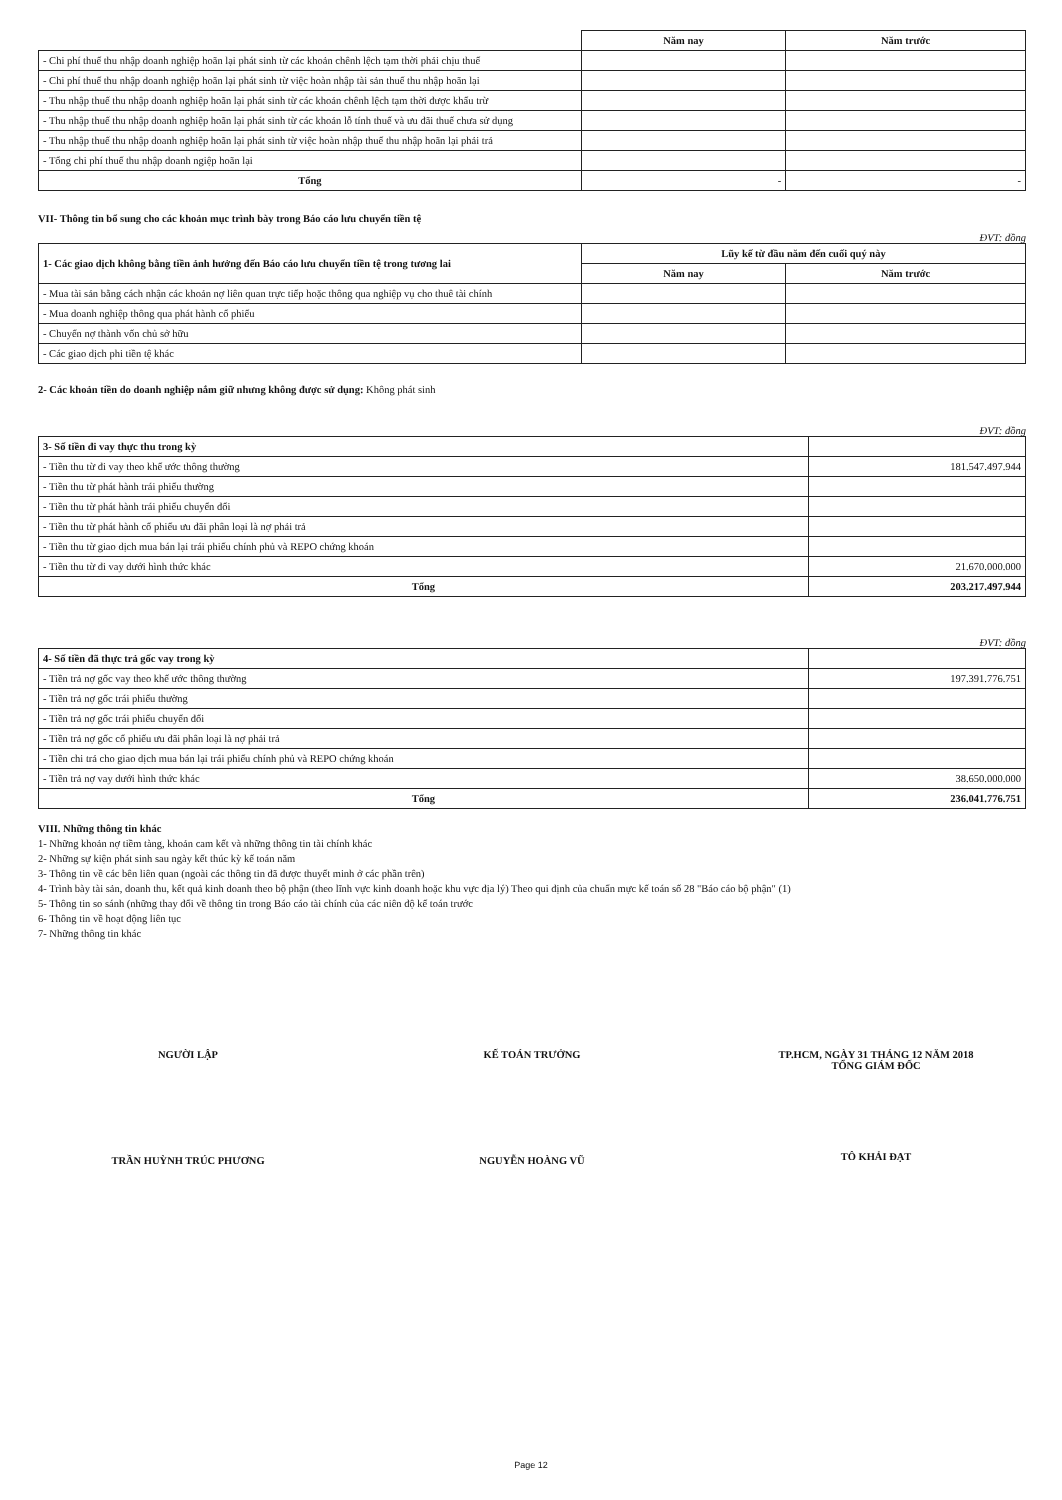| | Năm nay | Năm trước |
| - Chi phí thuế thu nhập doanh nghiệp hoãn lại phát sinh từ các khoản chênh lệch tạm thời phải chịu thuế | | |
| - Chi phí thuế thu nhập doanh nghiệp hoãn lại phát sinh từ việc hoàn nhập tài sản thuế thu nhập hoãn lại | | |
| - Thu nhập thuế thu nhập doanh nghiệp hoãn lại phát sinh từ các khoản chênh lệch tạm thời được khấu trừ | | |
| - Thu nhập thuế thu nhập doanh nghiệp hoãn lại phát sinh từ các khoản lỗ tính thuế và ưu đãi thuế chưa sử dụng | | |
| - Thu nhập thuế thu nhập doanh nghiệp hoãn lại phát sinh từ việc hoàn nhập thuế thu nhập hoãn lại phải trả | | |
| - Tổng chi phí thuế thu nhập doanh ngiệp hoãn lại | | |
| Tổng | - | - |
VII- Thông tin bổ sung cho các khoản mục trình bày trong Báo cáo lưu chuyển tiền tệ
ĐVT: đồng
| 1- Các giao dịch không bằng tiền ảnh hưởng đến Báo cáo lưu chuyển tiền tệ trong tương lai | Lũy kế từ đầu năm đến cuối quý này | |
| | Năm nay | Năm trước |
| - Mua tài sản bằng cách nhận các khoản nợ liên quan trực tiếp hoặc thông qua nghiệp vụ cho thuê tài chính | | |
| - Mua doanh nghiệp thông qua phát hành cổ phiếu | | |
| - Chuyển nợ thành vốn chủ sở hữu | | |
| - Các giao dịch phi tiền tệ khác | | |
2- Các khoản tiền do doanh nghiệp nắm giữ nhưng không được sử dụng: Không phát sinh
ĐVT: đồng
| 3- Số tiền đi vay thực thu trong kỳ | |
| - Tiền thu từ đi vay theo khế ước thông thường | 181.547.497.944 |
| - Tiền thu từ phát hành trái phiếu thường | |
| - Tiền thu từ phát hành trái phiếu chuyển đổi | |
| - Tiền thu từ phát hành cổ phiếu ưu đãi phân loại là nợ phải trả | |
| - Tiền thu từ giao dịch mua bán lại trái phiếu chính phủ và REPO chứng khoán | |
| - Tiền thu từ đi vay dưới hình thức khác | 21.670.000.000 |
| Tổng | 203.217.497.944 |
ĐVT: đồng
| 4- Số tiền đã thực trả gốc vay trong kỳ | |
| - Tiền trả nợ gốc vay theo khế ước thông thường | 197.391.776.751 |
| - Tiền trả nợ gốc trái phiếu thường | |
| - Tiền trả nợ gốc trái phiếu chuyển đổi | |
| - Tiền trả nợ gốc cổ phiếu ưu đãi phân loại là nợ phải trả | |
| - Tiền chi trả cho giao dịch mua bán lại trái phiếu chính phủ và REPO chứng khoán | |
| - Tiền trả nợ vay dưới hình thức khác | 38.650.000.000 |
| Tổng | 236.041.776.751 |
VIII. Những thông tin khác
1- Những khoản nợ tiềm tàng, khoản cam kết và những thông tin tài chính khác
2- Những sự kiện phát sinh sau ngày kết thúc kỳ kế toán năm
3- Thông tin về các bên liên quan (ngoài các thông tin đã được thuyết minh ở các phần trên)
4- Trình bày tài sản, doanh thu, kết quả kinh doanh theo bộ phận (theo lĩnh vực kinh doanh hoặc khu vực địa lý) Theo qui định của chuẩn mực kế toán số 28 "Báo cáo bộ phận" (1)
5- Thông tin so sánh (những thay đổi về thông tin trong Báo cáo tài chính của các niên độ kế toán trước
6- Thông tin về hoạt động liên tục
7- Những thông tin khác
NGƯỜI LẬP
TRẦN HUỲNH TRÚC PHƯƠNG
KẾ TOÁN TRƯỞNG
NGUYỄN HOÀNG VŨ
TP.HCM, NGÀY 31 THÁNG 12 NĂM 2018
TỔNG GIÁM ĐỐC
TÔ KHẢI ĐẠT
Page 12